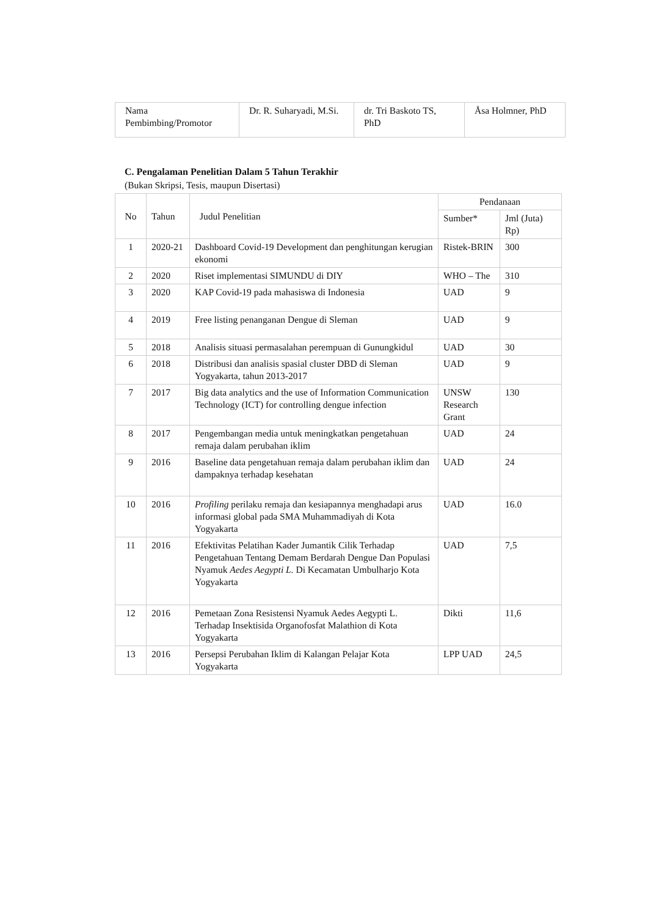| Nama Pembimbing/Promotor | Dr. R. Suharyadi, M.Si. | dr. Tri Baskoto TS, PhD | Åsa Holmner, PhD |
C. Pengalaman Penelitian Dalam 5 Tahun Terakhir
(Bukan Skripsi, Tesis, maupun Disertasi)
| No | Tahun | Judul Penelitian | Pendanaan | |
| --- | --- | --- | --- | --- |
| | | | Sumber* | Jml (Juta) Rp) |
| 1 | 2020-21 | Dashboard Covid-19 Development dan penghitungan kerugian ekonomi | Ristek-BRIN | 300 |
| 2 | 2020 | Riset implementasi SIMUNDU di DIY | WHO – The | 310 |
| 3 | 2020 | KAP Covid-19 pada mahasiswa di Indonesia | UAD | 9 |
| 4 | 2019 | Free listing penanganan Dengue di Sleman | UAD | 9 |
| 5 | 2018 | Analisis situasi permasalahan perempuan di Gunungkidul | UAD | 30 |
| 6 | 2018 | Distribusi dan analisis spasial cluster DBD di Sleman Yogyakarta, tahun 2013-2017 | UAD | 9 |
| 7 | 2017 | Big data analytics and the use of Information Communication Technology (ICT) for controlling dengue infection | UNSW Research Grant | 130 |
| 8 | 2017 | Pengembangan media untuk meningkatkan pengetahuan remaja dalam perubahan iklim | UAD | 24 |
| 9 | 2016 | Baseline data pengetahuan remaja dalam perubahan iklim dan dampaknya terhadap kesehatan | UAD | 24 |
| 10 | 2016 | Profiling perilaku remaja dan kesiapannya menghadapi arus informasi global pada SMA Muhammadiyah di Kota Yogyakarta | UAD | 16.0 |
| 11 | 2016 | Efektivitas Pelatihan Kader Jumantik Cilik Terhadap Pengetahuan Tentang Demam Berdarah Dengue Dan Populasi Nyamuk Aedes Aegypti L. Di Kecamatan Umbulharjo Kota Yogyakarta | UAD | 7,5 |
| 12 | 2016 | Pemetaan Zona Resistensi Nyamuk Aedes Aegypti L. Terhadap Insektisida Organofosfat Malathion di Kota Yogyakarta | Dikti | 11,6 |
| 13 | 2016 | Persepsi Perubahan Iklim di Kalangan Pelajar Kota Yogyakarta | LPP UAD | 24,5 |